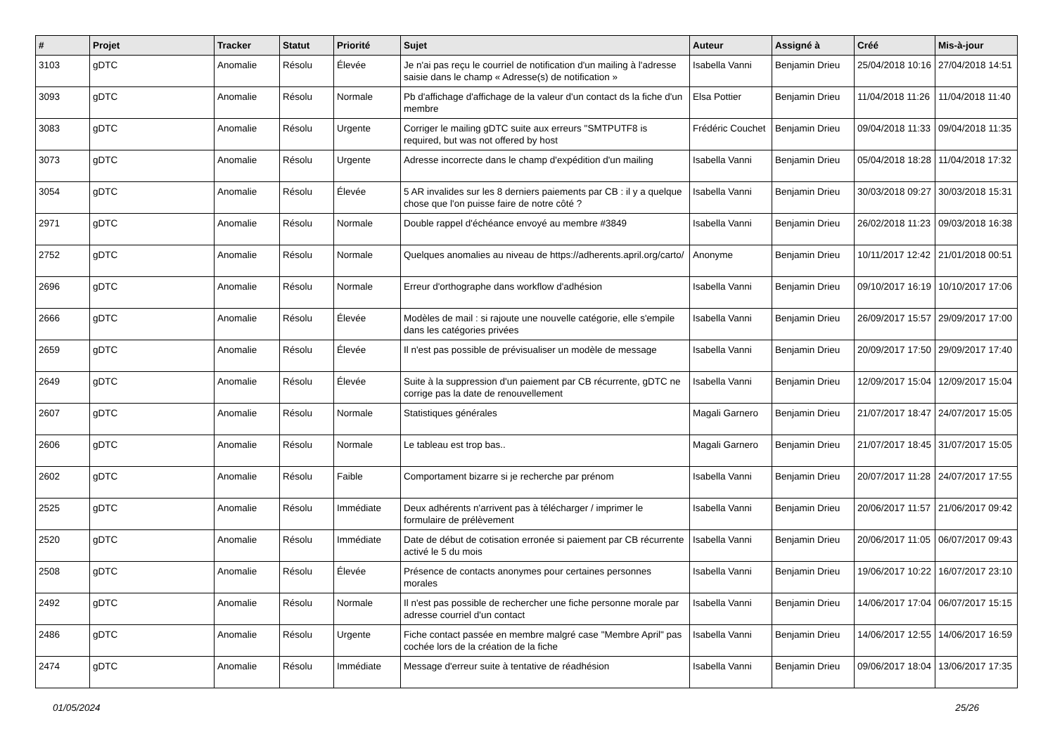| # | Projet | Tracker | Statut | Priorité | Sujet | Auteur | Assigné à | Créé | Mis-à-jour |
| --- | --- | --- | --- | --- | --- | --- | --- | --- | --- |
| 3103 | gDTC | Anomalie | Résolu | Élevée | Je n'ai pas reçu le courriel de notification d'un mailing à l'adresse saisie dans le champ « Adresse(s) de notification » | Isabella Vanni | Benjamin Drieu | 25/04/2018 10:16 | 27/04/2018 14:51 |
| 3093 | gDTC | Anomalie | Résolu | Normale | Pb d'affichage d'affichage de la valeur d'un contact ds la fiche d'un membre | Elsa Pottier | Benjamin Drieu | 11/04/2018 11:26 | 11/04/2018 11:40 |
| 3083 | gDTC | Anomalie | Résolu | Urgente | Corriger le mailing gDTC suite aux erreurs "SMTPUTF8 is required, but was not offered by host | Frédéric Couchet | Benjamin Drieu | 09/04/2018 11:33 | 09/04/2018 11:35 |
| 3073 | gDTC | Anomalie | Résolu | Urgente | Adresse incorrecte dans le champ d'expédition d'un mailing | Isabella Vanni | Benjamin Drieu | 05/04/2018 18:28 | 11/04/2018 17:32 |
| 3054 | gDTC | Anomalie | Résolu | Élevée | 5 AR invalides sur les 8 derniers paiements par CB : il y a quelque chose que l'on puisse faire de notre côté ? | Isabella Vanni | Benjamin Drieu | 30/03/2018 09:27 | 30/03/2018 15:31 |
| 2971 | gDTC | Anomalie | Résolu | Normale | Double rappel d'échéance envoyé au membre #3849 | Isabella Vanni | Benjamin Drieu | 26/02/2018 11:23 | 09/03/2018 16:38 |
| 2752 | gDTC | Anomalie | Résolu | Normale | Quelques anomalies au niveau de https://adherents.april.org/carto/ | Anonyme | Benjamin Drieu | 10/11/2017 12:42 | 21/01/2018 00:51 |
| 2696 | gDTC | Anomalie | Résolu | Normale | Erreur d'orthographe dans workflow d'adhésion | Isabella Vanni | Benjamin Drieu | 09/10/2017 16:19 | 10/10/2017 17:06 |
| 2666 | gDTC | Anomalie | Résolu | Élevée | Modèles de mail : si rajoute une nouvelle catégorie, elle s'empile dans les catégories privées | Isabella Vanni | Benjamin Drieu | 26/09/2017 15:57 | 29/09/2017 17:00 |
| 2659 | gDTC | Anomalie | Résolu | Élevée | Il n'est pas possible de prévisualiser un modèle de message | Isabella Vanni | Benjamin Drieu | 20/09/2017 17:50 | 29/09/2017 17:40 |
| 2649 | gDTC | Anomalie | Résolu | Élevée | Suite à la suppression d'un paiement par CB récurrente, gDTC ne corrige pas la date de renouvellement | Isabella Vanni | Benjamin Drieu | 12/09/2017 15:04 | 12/09/2017 15:04 |
| 2607 | gDTC | Anomalie | Résolu | Normale | Statistiques générales | Magali Garnero | Benjamin Drieu | 21/07/2017 18:47 | 24/07/2017 15:05 |
| 2606 | gDTC | Anomalie | Résolu | Normale | Le tableau est trop bas.. | Magali Garnero | Benjamin Drieu | 21/07/2017 18:45 | 31/07/2017 15:05 |
| 2602 | gDTC | Anomalie | Résolu | Faible | Comportament bizarre si je recherche par prénom | Isabella Vanni | Benjamin Drieu | 20/07/2017 11:28 | 24/07/2017 17:55 |
| 2525 | gDTC | Anomalie | Résolu | Immédiate | Deux adhérents n'arrivent pas à télécharger / imprimer le formulaire de prélèvement | Isabella Vanni | Benjamin Drieu | 20/06/2017 11:57 | 21/06/2017 09:42 |
| 2520 | gDTC | Anomalie | Résolu | Immédiate | Date de début de cotisation erronée si paiement par CB récurrente activé le 5 du mois | Isabella Vanni | Benjamin Drieu | 20/06/2017 11:05 | 06/07/2017 09:43 |
| 2508 | gDTC | Anomalie | Résolu | Élevée | Présence de contacts anonymes pour certaines personnes morales | Isabella Vanni | Benjamin Drieu | 19/06/2017 10:22 | 16/07/2017 23:10 |
| 2492 | gDTC | Anomalie | Résolu | Normale | Il n'est pas possible de rechercher une fiche personne morale par adresse courriel d'un contact | Isabella Vanni | Benjamin Drieu | 14/06/2017 17:04 | 06/07/2017 15:15 |
| 2486 | gDTC | Anomalie | Résolu | Urgente | Fiche contact passée en membre malgré case "Membre April" pas cochée lors de la création de la fiche | Isabella Vanni | Benjamin Drieu | 14/06/2017 12:55 | 14/06/2017 16:59 |
| 2474 | gDTC | Anomalie | Résolu | Immédiate | Message d'erreur suite à tentative de réadhésion | Isabella Vanni | Benjamin Drieu | 09/06/2017 18:04 | 13/06/2017 17:35 |
01/05/2024 25/26